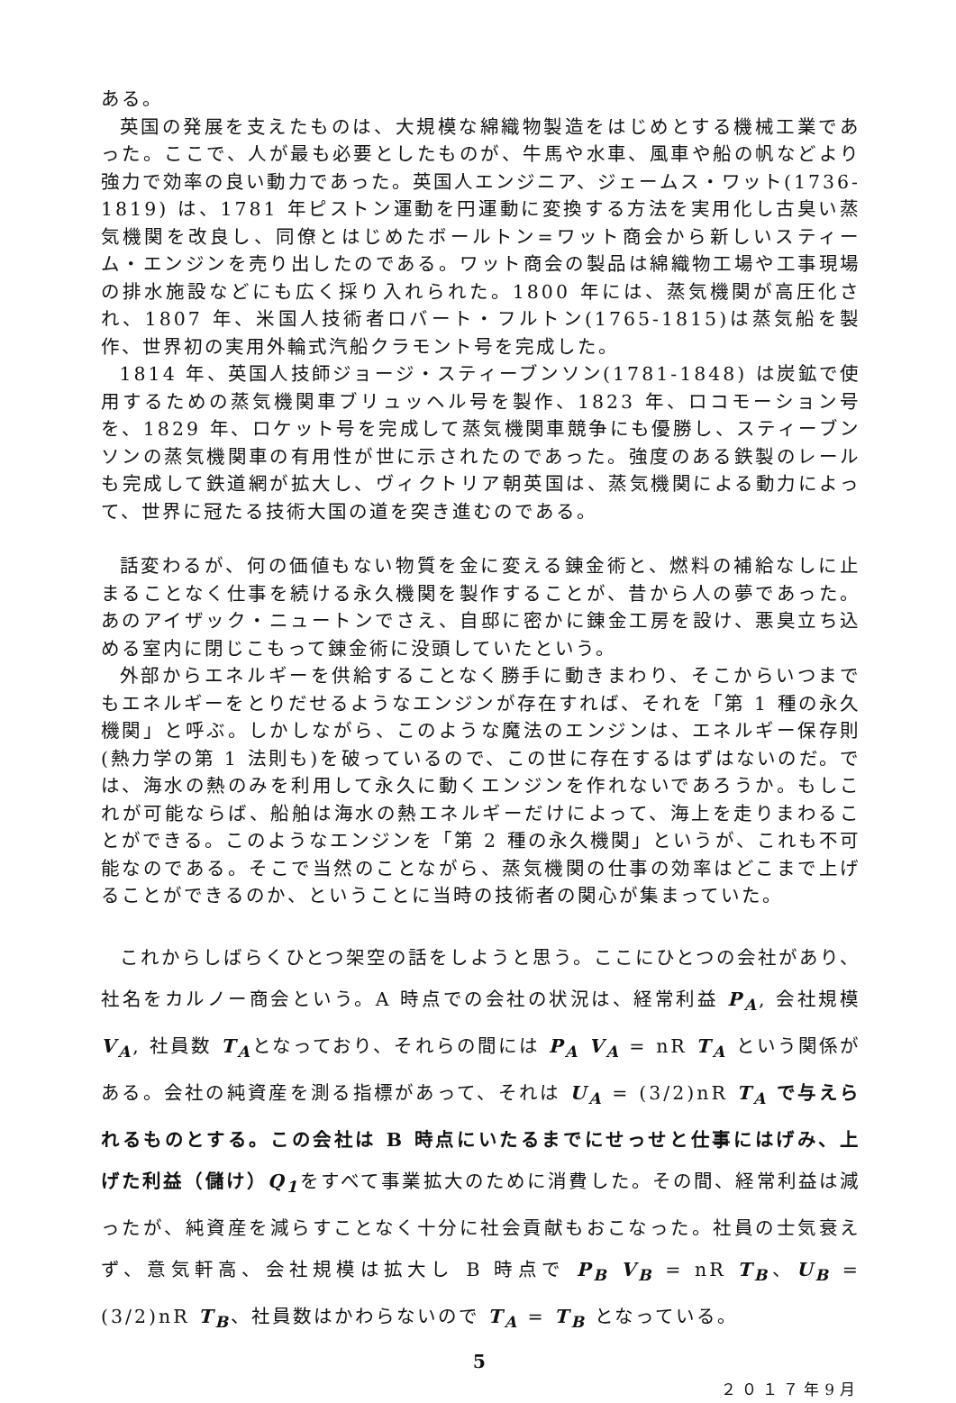ある。
英国の発展を支えたものは、大規模な綿織物製造をはじめとする機械工業であった。ここで、人が最も必要としたものが、牛馬や水車、風車や船の帆などより強力で効率の良い動力であった。英国人エンジニア、ジェームス・ワット(1736-1819) は、1781 年ピストン運動を円運動に変換する方法を実用化し古臭い蒸気機関を改良し、同僚とはじめたボールトン=ワット商会から新しいスティーム・エンジンを売り出したのである。ワット商会の製品は綿織物工場や工事現場の排水施設などにも広く採り入れられた。1800 年には、蒸気機関が高圧化され、1807 年、米国人技術者ロバート・フルトン(1765-1815)は蒸気船を製作、世界初の実用外輪式汽船クラモント号を完成した。
1814 年、英国人技師ジョージ・スティーブンソン(1781-1848) は炭鉱で使用するための蒸気機関車ブリュッヘル号を製作、1823 年、ロコモーション号を、1829 年、ロケット号を完成して蒸気機関車競争にも優勝し、スティーブンソンの蒸気機関車の有用性が世に示されたのであった。強度のある鉄製のレールも完成して鉄道網が拡大し、ヴィクトリア朝英国は、蒸気機関による動力によって、世界に冠たる技術大国の道を突き進むのである。
話変わるが、何の価値もない物質を金に変える錬金術と、燃料の補給なしに止まることなく仕事を続ける永久機関を製作することが、昔から人の夢であった。あのアイザック・ニュートンでさえ、自邸に密かに錬金工房を設け、悪臭立ち込める室内に閉じこもって錬金術に没頭していたという。
外部からエネルギーを供給することなく勝手に動きまわり、そこからいつまでもエネルギーをとりだせるようなエンジンが存在すれば、それを「第 1 種の永久機関」と呼ぶ。しかしながら、このような魔法のエンジンは、エネルギー保存則(熱力学の第 1 法則も)を破っているので、この世に存在するはずはないのだ。では、海水の熱のみを利用して永久に動くエンジンを作れないであろうか。もしこれが可能ならば、船舶は海水の熱エネルギーだけによって、海上を走りまわることができる。このようなエンジンを「第 2 種の永久機関」というが、これも不可能なのである。そこで当然のことながら、蒸気機関の仕事の効率はどこまで上げることができるのか、ということに当時の技術者の関心が集まっていた。
これからしばらくひとつ架空の話をしようと思う。ここにひとつの会社があり、社名をカルノー商会という。A 時点での会社の状況は、経常利益 P<sub>A</sub>, 会社規模 V<sub>A</sub>, 社員数 T<sub>A</sub>となっており、それらの間には P<sub>A</sub> V<sub>A</sub> = nR T<sub>A</sub> という関係がある。会社の純資産を測る指標があって、それは U<sub>A</sub> = (3/2)nR T<sub>A</sub> で与えられるものとする。この会社は B 時点にいたるまでにせっせと仕事にはげみ、上げた利益（儲け）Q<sub>1</sub>をすべて事業拡大のために消費した。その間、経常利益は減ったが、純資産を減らすことなく十分に社会貢献もおこなった。社員の士気衰えず、意気軒高、会社規模は拡大し B 時点で P<sub>B</sub> V<sub>B</sub> = nR T<sub>B</sub>、U<sub>B</sub> = (3/2)nR T<sub>B</sub>、社員数はかわらないので T<sub>A</sub> = T<sub>B</sub> となっている。
5
２０１７年9月